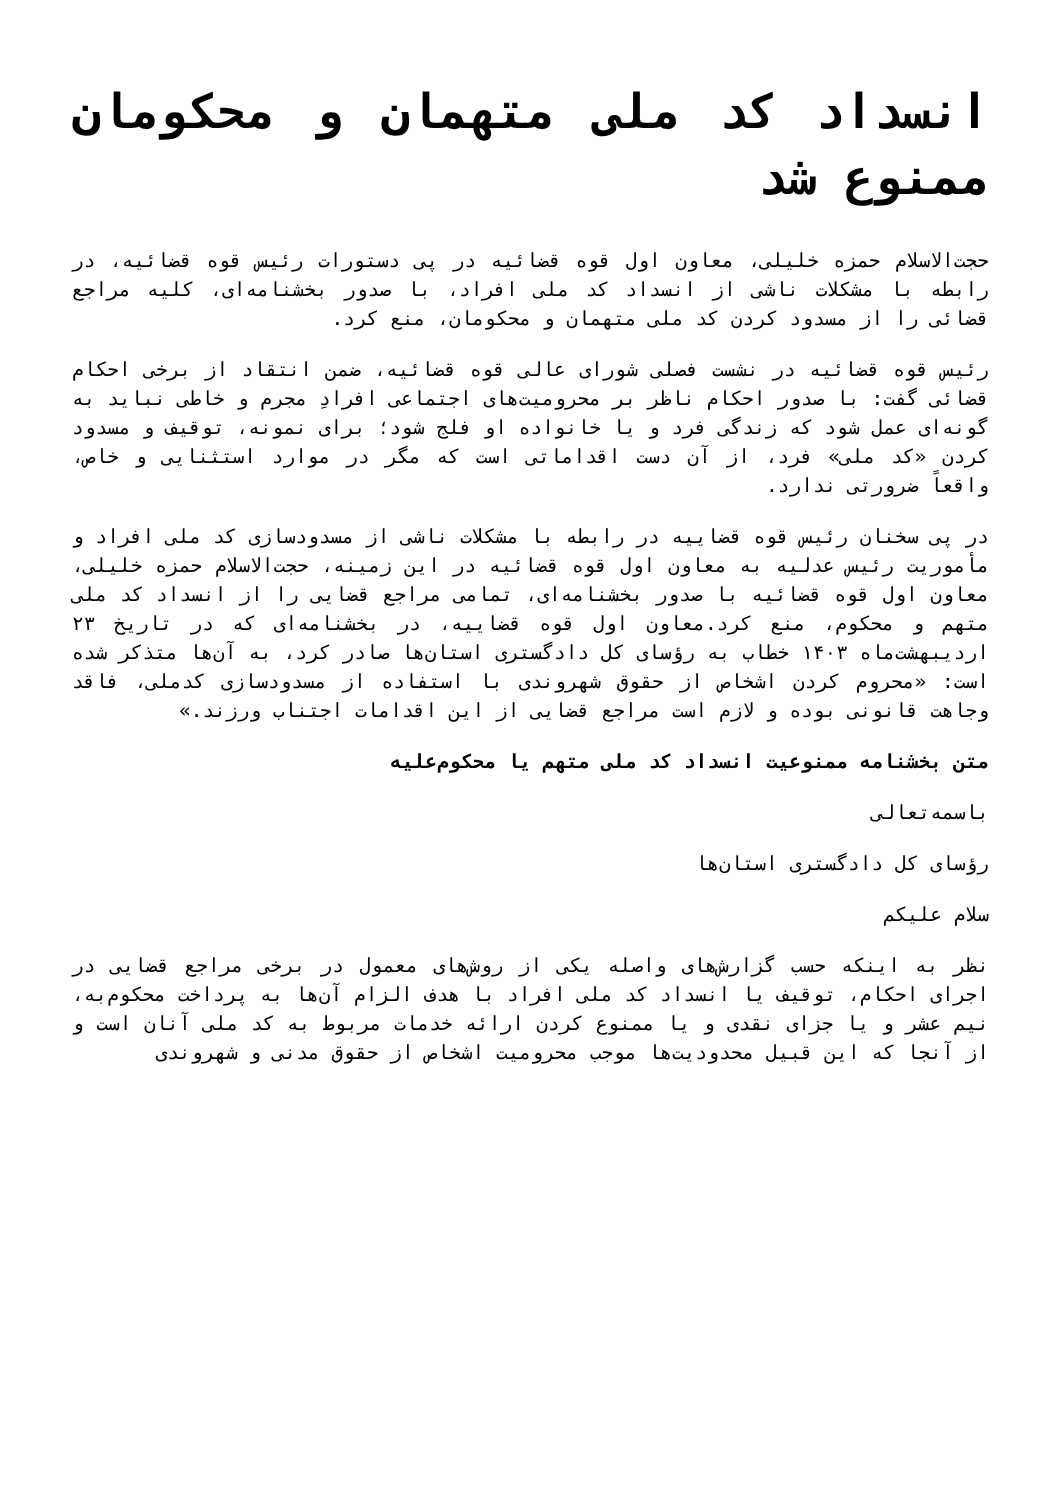انسداد کد ملی متهمان و محکومان ممنوع شد
حجت‌الاسلام حمزه خلیلی، معاون اول قوه قضائیه در پی دستورات رئیس قوه قضائیه، در رابطه با مشکلات ناشی از انسداد کد ملی افراد، با صدور بخشنامه‌ای، کلیه مراجع قضائی را از مسدود کردن کد ملی متهمان و محکومان، منع کرد.
رئیس قوه قضائیه در نشست فصلی شورای عالی قوه قضائیه، ضمن انتقاد از برخی احکام قضائی گفت: با صدور احکام ناظر بر محرومیت‌های اجتماعی افرادِ مجرم و خاطی نباید به گونه‌ای عمل شود که زندگی فرد و یا خانواده او فلج شود؛ برای نمونه، توقیف و مسدود کردن «کد ملی» فرد، از آن دست اقداماتی است که مگر در موارد استثنایی و خاص، واقعاً ضرورتی ندارد.
در پی سخنان رئیس قوه قضاییه در رابطه با مشکلات ناشی از مسدودسازی کد ملی افراد و مأموریت رئیس عدلیه به معاون اول قوه قضائیه در این زمینه، حجت‌الاسلام حمزه خلیلی، معاون اول قوه قضائیه با صدور بخشنامه‌ای، تمامی مراجع قضایی را از انسداد کد ملی متهم و محکوم، منع کرد.معاون اول قوه قضاییه، در بخشنامه‌ای که در تاریخ ۲۳ اردیبهشت‌ماه ۱۴۰۳ خطاب به رؤسای کل دادگستری استان‌ها صادر کرد، به آن‌ها متذکر شده است: «محروم کردن اشخاص از حقوق شهروندی با استفاده از مسدودسازی کدملی، فاقد وجاهت قانونی بوده و لازم است مراجع قضایی از این اقدامات اجتناب ورزند.»
متن بخشنامه ممنوعیت انسداد کد ملی متهم یا محکوم‌علیه
باسمه‌تعالی
رؤسای کل دادگستری استان‌ها
سلام علیکم
نظر به اینکه حسب گزارش‌های واصله یکی از روش‌های معمول در برخی مراجع قضایی در اجرای احکام، توقیف یا انسداد کد ملی افراد با هدف الزام آن‌ها به پرداخت محکوم‌به، نیم عشر و یا جزای نقدی و یا ممنوع کردن ارائه خدمات مربوط به کد ملی آنان است و از آنجا که این قبیل محدودیت‌ها موجب محرومیت اشخاص از حقوق مدنی و شهروندی